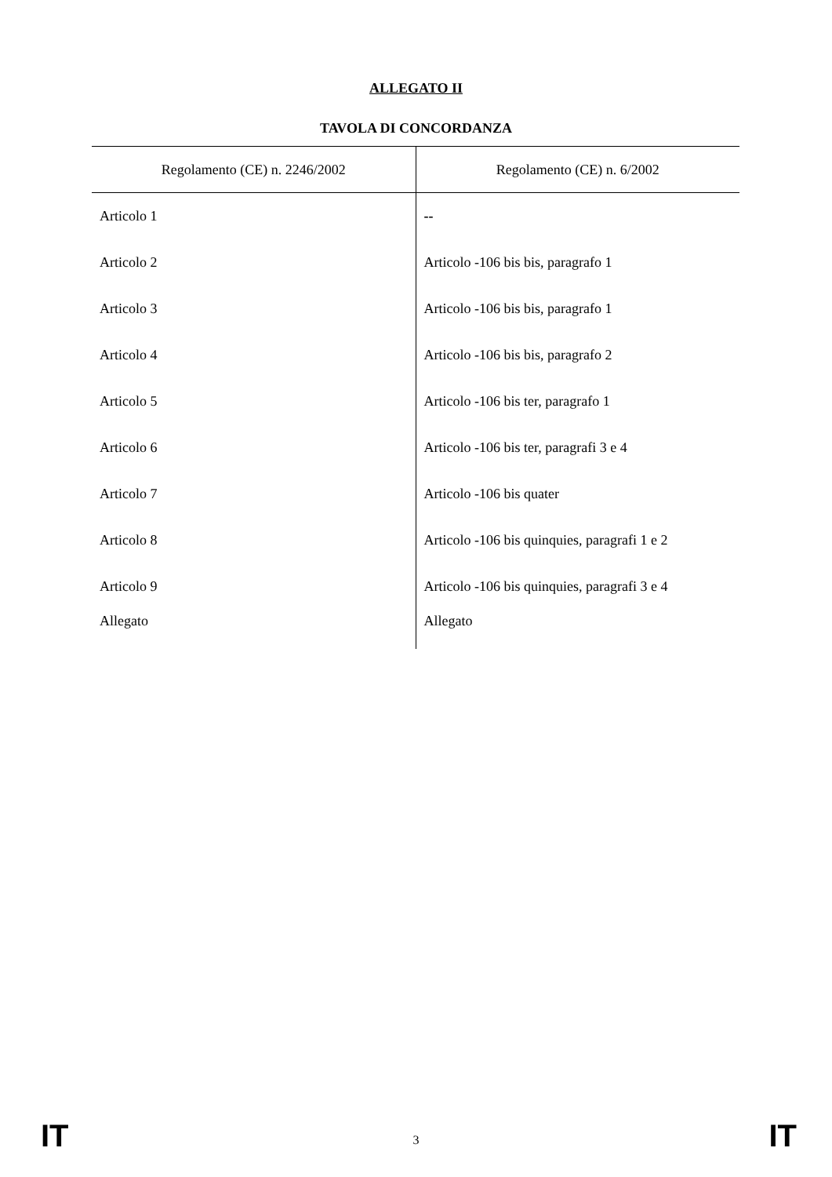ALLEGATO II
TAVOLA DI CONCORDANZA
| Regolamento (CE) n. 2246/2002 | Regolamento (CE) n. 6/2002 |
| --- | --- |
| Articolo 1 | -- |
| Articolo 2 | Articolo -106 bis bis, paragrafo 1 |
| Articolo 3 | Articolo -106 bis bis, paragrafo 1 |
| Articolo 4 | Articolo -106 bis bis, paragrafo 2 |
| Articolo 5 | Articolo -106 bis ter, paragrafo 1 |
| Articolo 6 | Articolo -106 bis ter, paragrafi 3 e 4 |
| Articolo 7 | Articolo -106 bis quater |
| Articolo 8 | Articolo -106 bis quinquies, paragrafi 1 e 2 |
| Articolo 9 | Articolo -106 bis quinquies, paragrafi 3 e 4 |
| Allegato | Allegato |
IT 3 IT